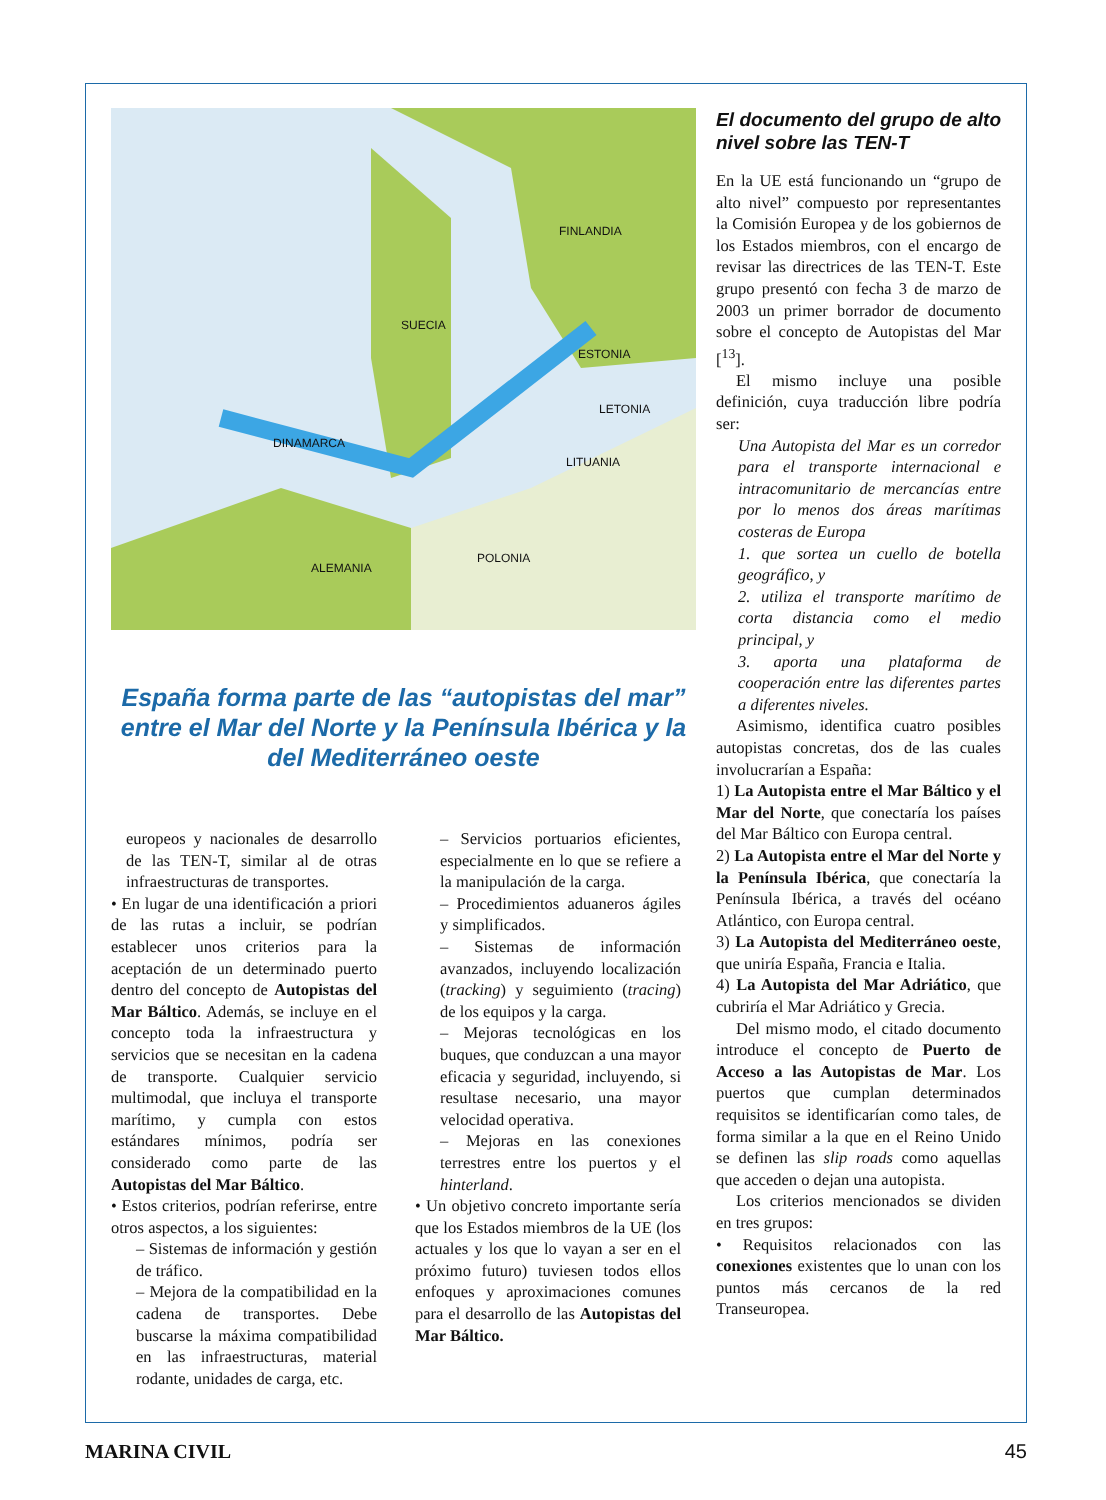FINLANDIA
SUECIA
ESTONIA
LETONIA
DINAMARCA
LITUANIA
ALEMANIA
POLONIA
España forma parte de las “autopistas del mar” entre el Mar del Norte y la Península Ibérica y la del Mediterráneo oeste
europeos y nacionales de desarrollo de las TEN-T, similar al de otras infraestructuras de transportes.
• En lugar de una identificación a priori de las rutas a incluir, se podrían establecer unos criterios para la aceptación de un determinado puerto dentro del concepto de Autopistas del Mar Báltico. Además, se incluye en el concepto toda la infraestructura y servicios que se necesitan en la cadena de transporte. Cualquier servicio multimodal, que incluya el transporte marítimo, y cumpla con estos estándares mínimos, podría ser considerado como parte de las Autopistas del Mar Báltico.
• Estos criterios, podrían referirse, entre otros aspectos, a los siguientes:
– Sistemas de información y gestión de tráfico.
– Mejora de la compatibilidad en la cadena de transportes. Debe buscarse la máxima compatibilidad en las infraestructuras, material rodante, unidades de carga, etc.
– Servicios portuarios eficientes, especialmente en lo que se refiere a la manipulación de la carga.
– Procedimientos aduaneros ágiles y simplificados.
– Sistemas de información avanzados, incluyendo localización (tracking) y seguimiento (tracing) de los equipos y la carga.
– Mejoras tecnológicas en los buques, que conduzcan a una mayor eficacia y seguridad, incluyendo, si resultase necesario, una mayor velocidad operativa.
– Mejoras en las conexiones terrestres entre los puertos y el hinterland.
• Un objetivo concreto importante sería que los Estados miembros de la UE (los actuales y los que lo vayan a ser en el próximo futuro) tuviesen todos ellos enfoques y aproximaciones comunes para el desarrollo de las Autopistas del Mar Báltico.
El documento del grupo de alto nivel sobre las TEN-T
En la UE está funcionando un “grupo de alto nivel” compuesto por representantes la Comisión Europea y de los gobiernos de los Estados miembros, con el encargo de revisar las directrices de las TEN-T. Este grupo presentó con fecha 3 de marzo de 2003 un primer borrador de documento sobre el concepto de Autopistas del Mar [<sup>13</sup>].
El mismo incluye una posible definición, cuya traducción libre podría ser:
Una Autopista del Mar es un corredor para el transporte internacional e intracomunitario de mercancías entre por lo menos dos áreas marítimas costeras de Europa
1. que sortea un cuello de botella geográfico, y
2. utiliza el transporte marítimo de corta distancia como el medio principal, y
3. aporta una plataforma de cooperación entre las diferentes partes a diferentes niveles.
Asimismo, identifica cuatro posibles autopistas concretas, dos de las cuales involucrarían a España:
1) La Autopista entre el Mar Báltico y el Mar del Norte, que conectaría los países del Mar Báltico con Europa central.
2) La Autopista entre el Mar del Norte y la Península Ibérica, que conectaría la Península Ibérica, a través del océano Atlántico, con Europa central.
3) La Autopista del Mediterráneo oeste, que uniría España, Francia e Italia.
4) La Autopista del Mar Adriático, que cubriría el Mar Adriático y Grecia.
Del mismo modo, el citado documento introduce el concepto de Puerto de Acceso a las Autopistas de Mar. Los puertos que cumplan determinados requisitos se identificarían como tales, de forma similar a la que en el Reino Unido se definen las slip roads como aquellas que acceden o dejan una autopista.
Los criterios mencionados se dividen en tres grupos:
• Requisitos relacionados con las conexiones existentes que lo unan con los puntos más cercanos de la red Transeuropea.
MARINA CIVIL 45